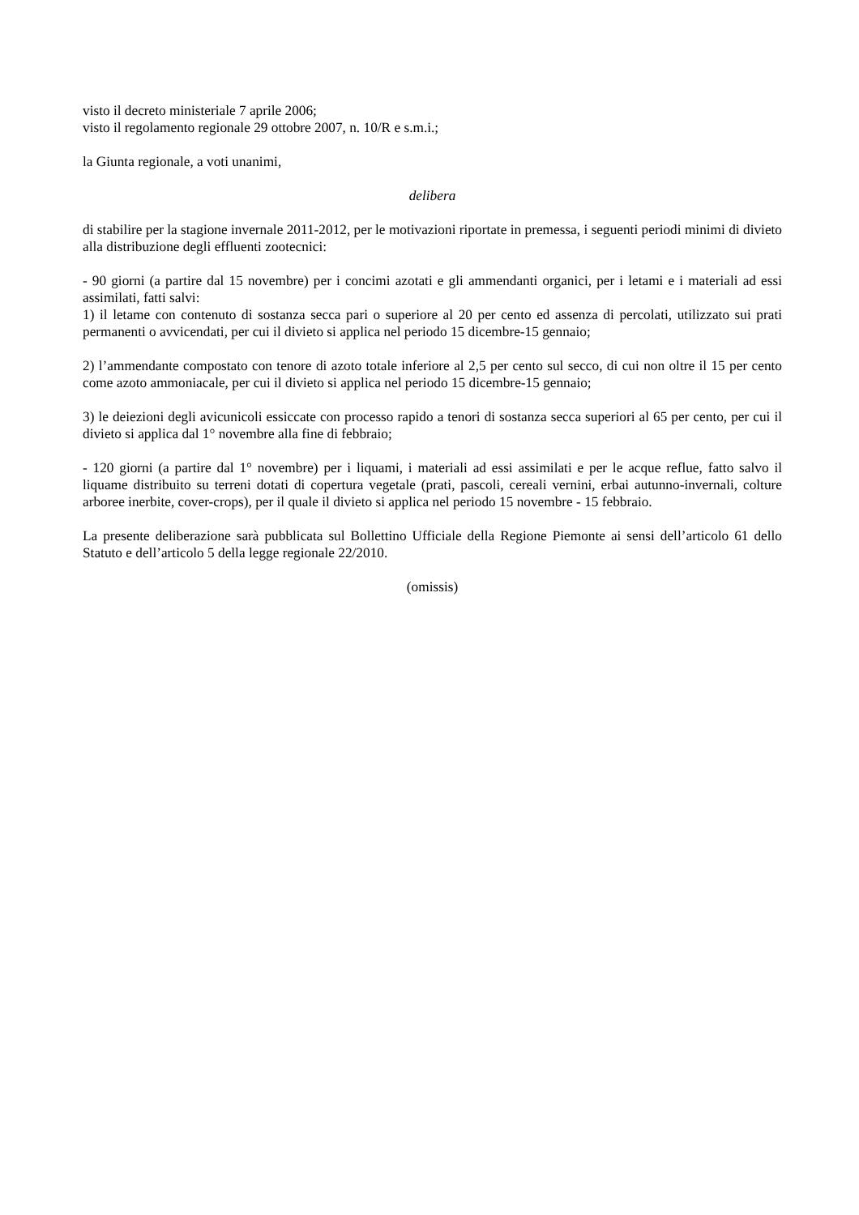visto il decreto ministeriale 7 aprile 2006;
visto il regolamento regionale 29 ottobre 2007, n. 10/R e s.m.i.;
la Giunta regionale, a voti unanimi,
delibera
di stabilire per la stagione invernale 2011-2012, per le motivazioni riportate in premessa, i seguenti periodi minimi di divieto alla distribuzione degli effluenti zootecnici:
- 90 giorni (a partire dal 15 novembre) per i concimi azotati e gli ammendanti organici, per i letami e i materiali ad essi assimilati, fatti salvi:
1) il letame con contenuto di sostanza secca pari o superiore al 20 per cento ed assenza di percolati, utilizzato sui prati permanenti o avvicendati, per cui il divieto si applica nel periodo 15 dicembre-15 gennaio;
2) l’ammendante compostato con tenore di azoto totale inferiore al 2,5 per cento sul secco, di cui non oltre il 15 per cento come azoto ammoniacale, per cui il divieto si applica nel periodo 15 dicembre-15 gennaio;
3) le deiezioni degli avicunicoli essiccate con processo rapido a tenori di sostanza secca superiori al 65 per cento, per cui il divieto si applica dal 1° novembre alla fine di febbraio;
- 120 giorni (a partire dal 1° novembre) per i liquami, i materiali ad essi assimilati e per le acque reflue, fatto salvo il liquame distribuito su terreni dotati di copertura vegetale (prati, pascoli, cereali vernini, erbai autunno-invernali, colture arboree inerbite, cover-crops), per il quale il divieto si applica nel periodo 15 novembre - 15 febbraio.
La presente deliberazione sarà pubblicata sul Bollettino Ufficiale della Regione Piemonte ai sensi dell’articolo 61 dello Statuto e dell’articolo 5 della legge regionale 22/2010.
(omissis)